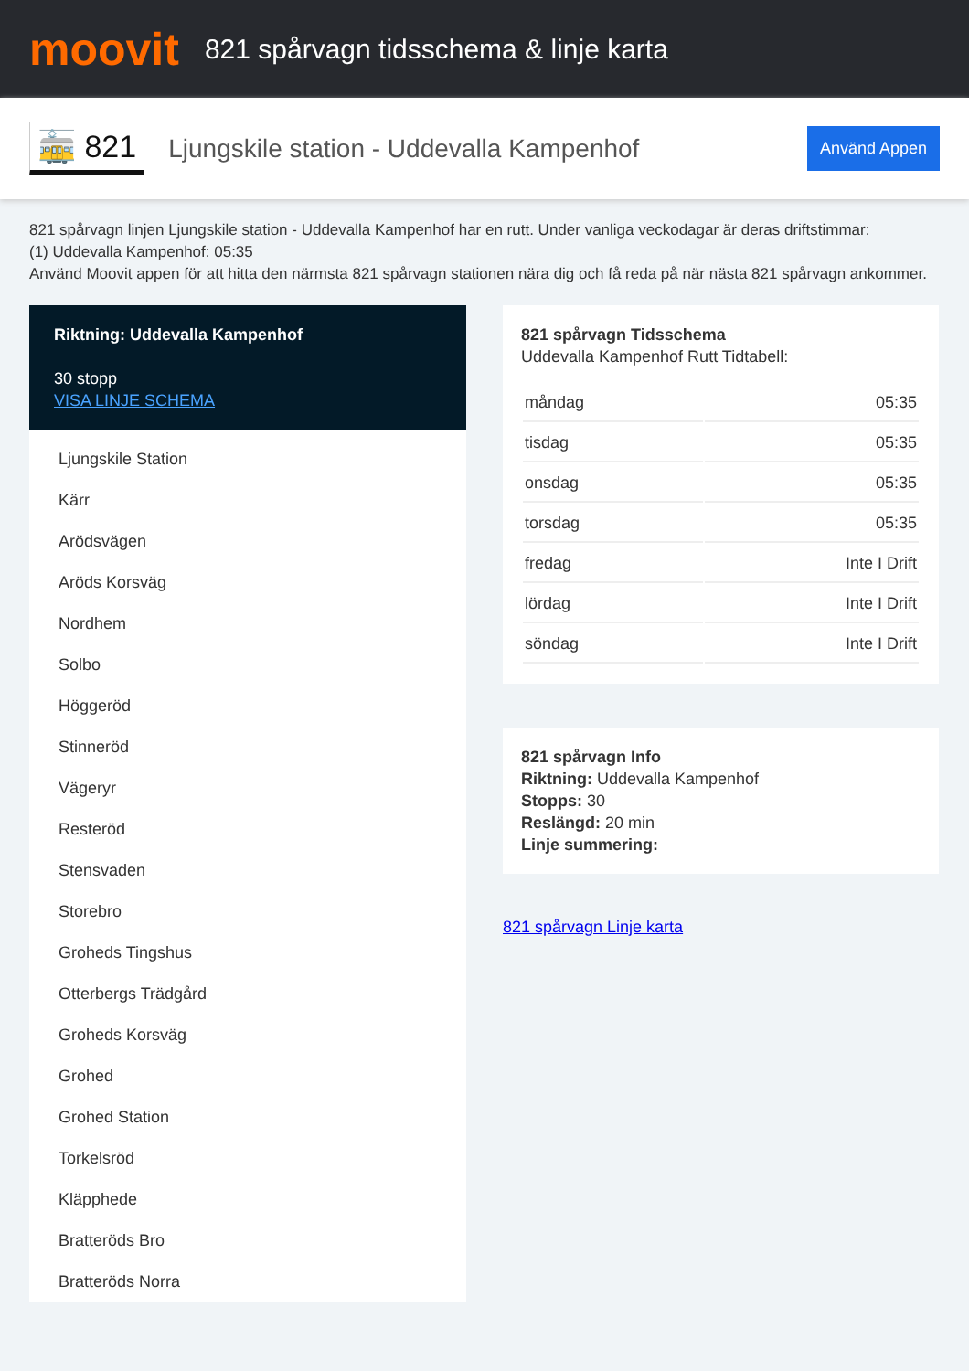moovit
821 spårvagn tidsschema & linje karta
🚋 821
Ljungskile station - Uddevalla Kampenhof
Använd Appen
821 spårvagn linjen Ljungskile station - Uddevalla Kampenhof har en rutt. Under vanliga veckodagar är deras driftstimmar:
(1) Uddevalla Kampenhof: 05:35
Använd Moovit appen för att hitta den närmsta 821 spårvagn stationen nära dig och få reda på när nästa 821 spårvagn ankommer.
Riktning: Uddevalla Kampenhof
30 stopp
VISA LINJE SCHEMA
Ljungskile Station
Kärr
Arödsvägen
Aröds Korsväg
Nordhem
Solbo
Höggeröd
Stinneröd
Vägeryr
Resteröd
Stensvaden
Storebro
Groheds Tingshus
Otterbergs Trädgård
Groheds Korsväg
Grohed
Grohed Station
Torkelsröd
Kläpphede
Bratteröds Bro
Bratteröds Norra
821 spårvagn Tidsschema
Uddevalla Kampenhof Rutt Tidtabell:
| måndag | 05:35 |
| tisdag | 05:35 |
| onsdag | 05:35 |
| torsdag | 05:35 |
| fredag | Inte I Drift |
| lördag | Inte I Drift |
| söndag | Inte I Drift |
821 spårvagn Info
Riktning: Uddevalla Kampenhof
Stopps: 30
Reslängd: 20 min
Linje summering:
821 spårvagn Linje karta